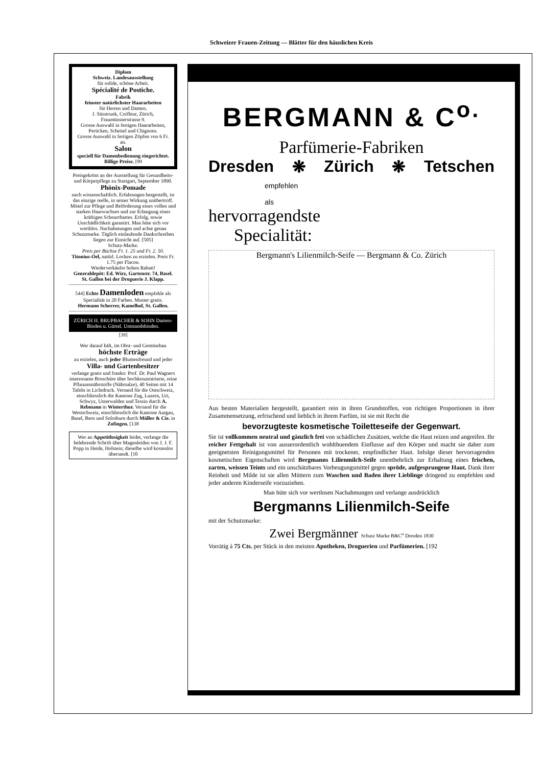Schweizer Frauen-Zeitung — Blätter für den häuslichen Kreis
Diplom
Schweiz. Landesausstellung
für solide, schöne Arbeit.
Spécialité de Postiche.
Fabrik
feinster natürlichster Haararbeiten
für Herren und Damen.
J. Süsstrunk, Coiffeur, Zürich, Fraumünsterstrasse 9.
Grosse Auswahl in fertigen Haararbeiten, Perücken, Scheitel und Chignons.
Grosse Auswahl in fertigen Zöpfen von 6 Fr. an.
Salon
speciell für Damenbedienung eingerichtet.
Billige Preise. [99
Preisgekrönt an der Ausstellung für Gesundheits- und Körperpflege zu Stuttgart, September 1890.
Phönix-Pomade
nach wissenschaftlich. Erfahrungen hergestellt, ist das einzige reelle, in seiner Wirkung unübertroff. Mittel zur Pflege und Beförderung eines vollen und starken Haarwuchses und zur Erlangung eines kräftigen Schnurrbartes. Erfolg, sowie Unschädlichkeit garantirt. Man hüte sich vor werthlos. Nachahmungen und achte genau Schutzmarke. Täglich einlaufende Dankschreiben liegen zur Einsicht auf. [505]
Schutz-Marke.
Preis per Büchse Fr. 1. 25 und Fr. 2. 50.
Titonius-Oel, natürl. Locken zu erzielen. Preis Fr. 1.75 per Flacon.
Wiederverkäufer hohen Rabatt!
Generaldepôt: Ed. Wirz, Gartenstr. 74, Basel.
St. Gallen bei der Droguerie J. Klapp.
544] Echte Damenloden empfehle als Specialität in 20 Farben. Muster gratis.
Hermann Scherrer, Kamelhof, St. Gallen.
ZÜRICH H. BRUPBACHER & SOHN Damen-Binden u. Gürtel. Umstandsbinden.
[39]
Wer darauf hält, im Obst- und Gemüsebau
höchste Erträge
zu erzielen, auch jeder Blumenfreund und jeder
Villa- und Gartenbesitzer
verlange gratis und franko: Prof. Dr. Paul Wagners interessante Broschüre über hochkonzentrierte, reine Pflanzennährstoffe (Nährsalze), 40 Seiten mit 14 Tafeln in Lichtdruck. Versand für die Ostschweiz, einschliesslich die Kantone Zug, Luzern, Uri, Schwyz, Unterwalden und Tessin durch A. Rebmann in Winterthur. Versand für die Westschweiz, einschliesslich die Kantone Aargau, Basel, Bern und Solothurn durch Müller & Cie. in Zofingen. [138
Wer an Appetitlosigkeit leidet, verlange die belehrende Schrift über Magenleiden von J. J. F. Popp in Heide, Holstein; dieselbe wird kostenlos übersandt. [10
BERGMANN & C<sup>o.</sup>
Parfümerie-Fabriken
Dresden ❋ Zürich ❋ Tetschen
empfehlen
als
hervorragendste
Specialität:
Bergmann's Lilienmilch-Seife — Bergmann & Co. Zürich
Aus besten Materialien hergestellt, garantiert rein in ihren Grundstoffen, von richtigen Proportionen in ihrer Zusammensetzung, erfrischend und lieblich in ihrem Parfüm, ist sie mit Recht die
bevorzugteste kosmetische Toiletteseife der Gegenwart.
Sie ist vollkommen neutral und gänzlich frei von schädlichen Zusätzen, welche die Haut reizen und angreifen. Ihr reicher Fettgehalt ist von ausserordentlich wohlthuendem Einflusse auf den Körper und macht sie daher zum geeignetsten Reinigungsmittel für Personen mit trockener, empfindlicher Haut. Infolge dieser hervorragenden kosmetischen Eigenschaften wird Bergmanns Lilienmilch-Seife unentbehrlich zur Erhaltung eines frischen, zarten, weissen Teints und ein unschätzbares Vorbeugungsmittel gegen spröde, aufgesprungene Haut. Dank ihrer Reinheit und Milde ist sie allen Müttern zum Waschen und Baden ihrer Lieblinge dringend zu empfehlen und jeder anderen Kinderseife vorzuziehen.
Man hüte sich vor wertlosen Nachahmungen und verlange ausdrücklich
Bergmanns Lilienmilch-Seife
mit der Schutzmarke:
Zwei Bergmänner Schutz Marke B&C<sup>o</sup> Dresden 1830
Vorrätig à 75 Cts. per Stück in den meisten Apotheken, Droguerien und Parfümerien. [192